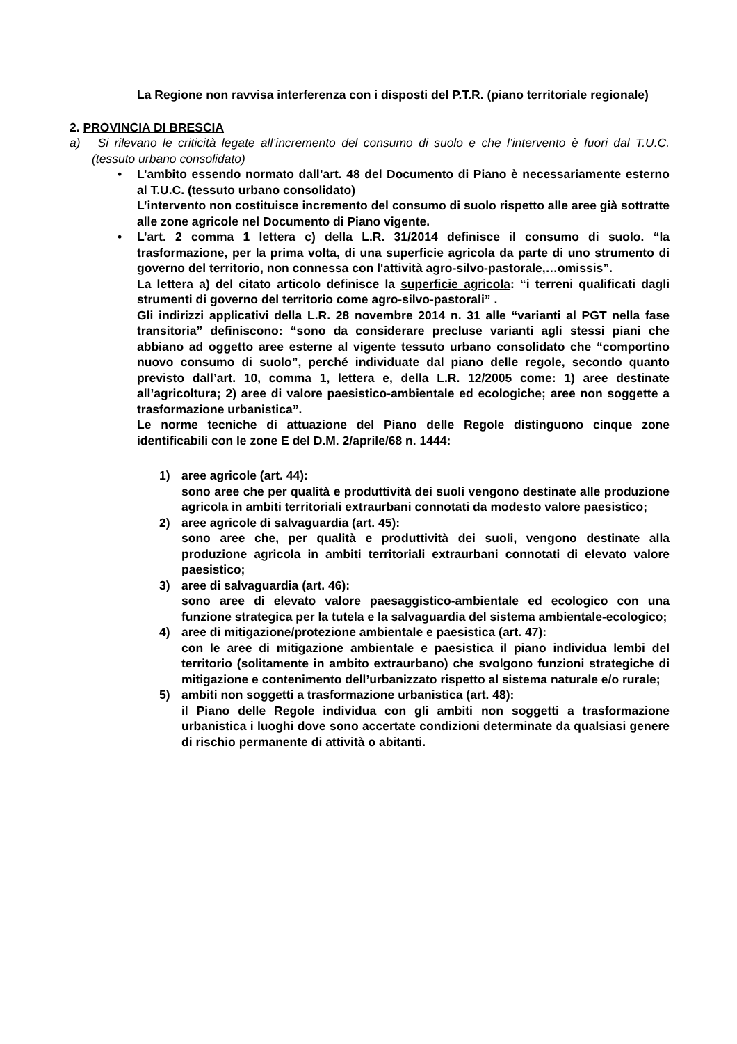La Regione non ravvisa interferenza con i disposti del P.T.R. (piano territoriale regionale)
2. PROVINCIA DI BRESCIA
a) Si rilevano le criticità legate all’incremento del consumo di suolo e che l’intervento è fuori dal T.U.C. (tessuto urbano consolidato)
• L’ambito essendo normato dall’art. 48 del Documento di Piano è necessariamente esterno al T.U.C. (tessuto urbano consolidato)
L’intervento non costituisce incremento del consumo di suolo rispetto alle aree già sottratte alle zone agricole nel Documento di Piano vigente.
• L’art. 2 comma 1 lettera c) della L.R. 31/2014 definisce il consumo di suolo. “la trasformazione, per la prima volta, di una superficie agricola da parte di uno strumento di governo del territorio, non connessa con l'attività agro-silvo-pastorale,…omissis”.
La lettera a) del citato articolo definisce la superficie agricola: “i terreni qualificati dagli strumenti di governo del territorio come agro-silvo-pastorali” .
Gli indirizzi applicativi della L.R. 28 novembre 2014 n. 31 alle “varianti al PGT nella fase transitoria” definiscono: “sono da considerare precluse varianti agli stessi piani che abbiano ad oggetto aree esterne al vigente tessuto urbano consolidato che “comportino nuovo consumo di suolo”, perché individuate dal piano delle regole, secondo quanto previsto dall’art. 10, comma 1, lettera e, della L.R. 12/2005 come: 1) aree destinate all’agricoltura; 2) aree di valore paesistico-ambientale ed ecologiche; aree non soggette a trasformazione urbanistica”.
Le norme tecniche di attuazione del Piano delle Regole distinguono cinque zone identificabili con le zone E del D.M. 2/aprile/68 n. 1444:
1) aree agricole (art. 44):
sono aree che per qualità e produttività dei suoli vengono destinate alle produzione agricola in ambiti territoriali extraurbani connotati da modesto valore paesistico;
2) aree agricole di salvaguardia (art. 45):
sono aree che, per qualità e produttività dei suoli, vengono destinate alla produzione agricola in ambiti territoriali extraurbani connotati di elevato valore paesistico;
3) aree di salvaguardia (art. 46):
sono aree di elevato valore paesaggistico-ambientale ed ecologico con una funzione strategica per la tutela e la salvaguardia del sistema ambientale-ecologico;
4) aree di mitigazione/protezione ambientale e paesistica (art. 47):
con le aree di mitigazione ambientale e paesistica il piano individua lembi del territorio (solitamente in ambito extraurbano) che svolgono funzioni strategiche di mitigazione e contenimento dell’urbanizzato rispetto al sistema naturale e/o rurale;
5) ambiti non soggetti a trasformazione urbanistica (art. 48):
il Piano delle Regole individua con gli ambiti non soggetti a trasformazione urbanistica i luoghi dove sono accertate condizioni determinate da qualsiasi genere di rischio permanente di attività o abitanti.